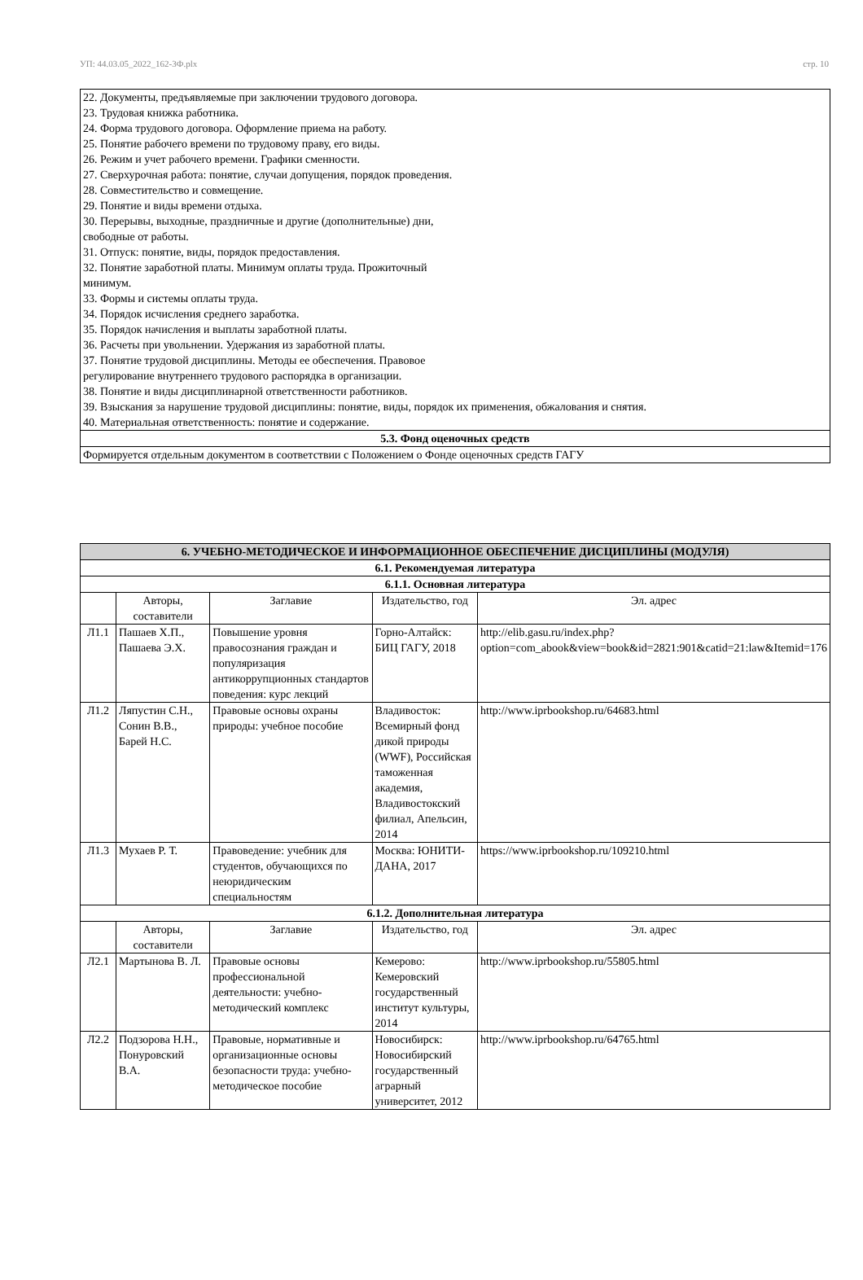УП: 44.03.05_2022_162-3Ф.plx стр. 10
| 22. Документы, предъявляемые при заключении трудового договора. 23. Трудовая книжка работника. 24. Форма трудового договора. Оформление приема на работу. 25. Понятие рабочего времени по трудовому праву, его виды. 26. Режим и учет рабочего времени. Графики сменности. 27. Сверхурочная работа: понятие, случаи допущения, порядок проведения. 28. Совместительство и совмещение. 29. Понятие и виды времени отдыха. 30. Перерывы, выходные, праздничные и другие (дополнительные) дни, свободные от работы. 31. Отпуск: понятие, виды, порядок предоставления. 32. Понятие заработной платы. Минимум оплаты труда. Прожиточный минимум. 33. Формы и системы оплаты труда. 34. Порядок исчисления среднего заработка. 35. Порядок начисления и выплаты заработной платы. 36. Расчеты при увольнении. Удержания из заработной платы. 37. Понятие трудовой дисциплины. Методы ее обеспечения. Правовое регулирование внутреннего трудового распорядка в организации. 38. Понятие и виды дисциплинарной ответственности работников. 39. Взыскания за нарушение трудовой дисциплины: понятие, виды, порядок их применения, обжалования и снятия. 40. Материальная ответственность: понятие и содержание. |
| 5.3. Фонд оценочных средств |
| Формируется отдельным документом в соответствии с Положением о Фонде оценочных средств ГАГУ |
| 6. УЧЕБНО-МЕТОДИЧЕСКОЕ И ИНФОРМАЦИОННОЕ ОБЕСПЕЧЕНИЕ ДИСЦИПЛИНЫ (МОДУЛЯ) | | | | |
| --- | --- | --- | --- | --- |
| 6.1. Рекомендуемая литература | | | | |
| 6.1.1. Основная литература | | | | |
| | Авторы, составители | Заглавие | Издательство, год | Эл. адрес |
| Л1.1 | Пашаев Х.П., Пашаева Э.Х. | Повышение уровня правосознания граждан и популяризация антикоррупционных стандартов поведения: курс лекций | Горно-Алтайск: БИЦ ГАГУ, 2018 | http://elib.gasu.ru/index.php?option=com_abook&view=book&id=2821:901&catid=21:law&Itemid=176 |
| Л1.2 | Ляпустин С.Н., Сонин В.В., Барей Н.С. | Правовые основы охраны природы: учебное пособие | Владивосток: Всемирный фонд дикой природы (WWF), Российская таможенная академия, Владивостокский филиал, Апельсин, 2014 | http://www.iprbookshop.ru/64683.html |
| Л1.3 | Мухаев Р. Т. | Правоведение: учебник для студентов, обучающихся по неюридическим специальностям | Москва: ЮНИТИ-ДАНА, 2017 | https://www.iprbookshop.ru/109210.html |
| 6.1.2. Дополнительная литература | | | | |
| | Авторы, составители | Заглавие | Издательство, год | Эл. адрес |
| Л2.1 | Мартынова В. Л. | Правовые основы профессиональной деятельности: учебно-методический комплекс | Кемерово: Кемеровский государственный институт культуры, 2014 | http://www.iprbookshop.ru/55805.html |
| Л2.2 | Подзорова Н.Н., Понуровский В.А. | Правовые, нормативные и организационные основы безопасности труда: учебно- методическое пособие | Новосибирск: Новосибирский государственный аграрный университет, 2012 | http://www.iprbookshop.ru/64765.html |